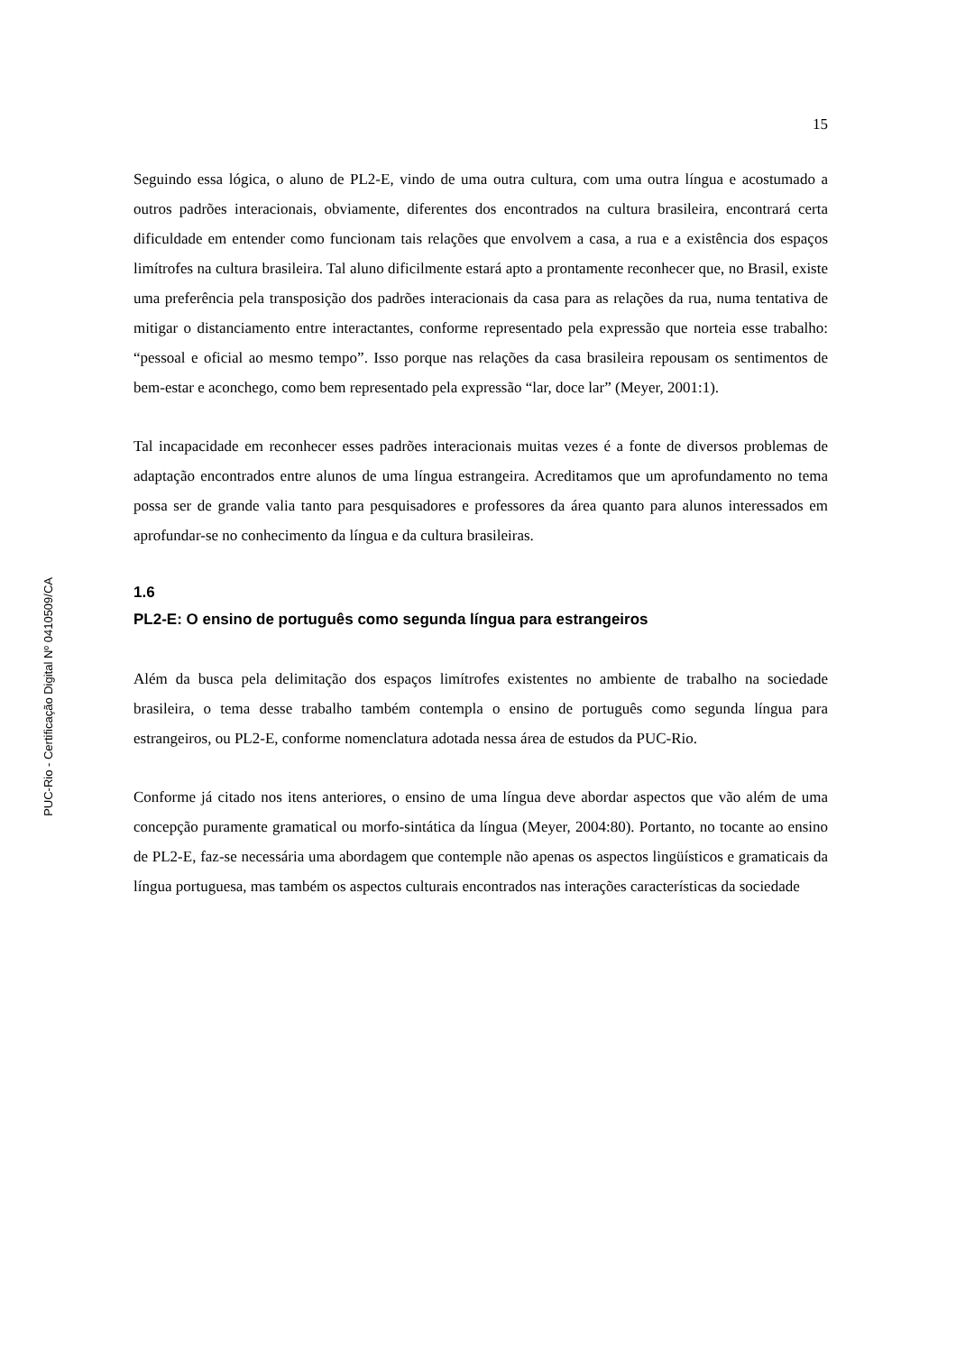PUC-Rio - Certificação Digital Nº 0410509/CA
15
Seguindo essa lógica, o aluno de PL2-E, vindo de uma outra cultura, com uma outra língua e acostumado a outros padrões interacionais, obviamente, diferentes dos encontrados na cultura brasileira, encontrará certa dificuldade em entender como funcionam tais relações que envolvem a casa, a rua e a existência dos espaços limítrofes na cultura brasileira. Tal aluno dificilmente estará apto a prontamente reconhecer que, no Brasil, existe uma preferência pela transposição dos padrões interacionais da casa para as relações da rua, numa tentativa de mitigar o distanciamento entre interactantes, conforme representado pela expressão que norteia esse trabalho: “pessoal e oficial ao mesmo tempo”. Isso porque nas relações da casa brasileira repousam os sentimentos de bem-estar e aconchego, como bem representado pela expressão “lar, doce lar” (Meyer, 2001:1).
Tal incapacidade em reconhecer esses padrões interacionais muitas vezes é a fonte de diversos problemas de adaptação encontrados entre alunos de uma língua estrangeira. Acreditamos que um aprofundamento no tema possa ser de grande valia tanto para pesquisadores e professores da área quanto para alunos interessados em aprofundar-se no conhecimento da língua e da cultura brasileiras.
1.6
PL2-E: O ensino de português como segunda língua para estrangeiros
Além da busca pela delimitação dos espaços limítrofes existentes no ambiente de trabalho na sociedade brasileira, o tema desse trabalho também contempla o ensino de português como segunda língua para estrangeiros, ou PL2-E, conforme nomenclatura adotada nessa área de estudos da PUC-Rio.
Conforme já citado nos itens anteriores, o ensino de uma língua deve abordar aspectos que vão além de uma concepção puramente gramatical ou morfo-sintática da língua (Meyer, 2004:80). Portanto, no tocante ao ensino de PL2-E, faz-se necessária uma abordagem que contemple não apenas os aspectos lingüísticos e gramaticais da língua portuguesa, mas também os aspectos culturais encontrados nas interações características da sociedade